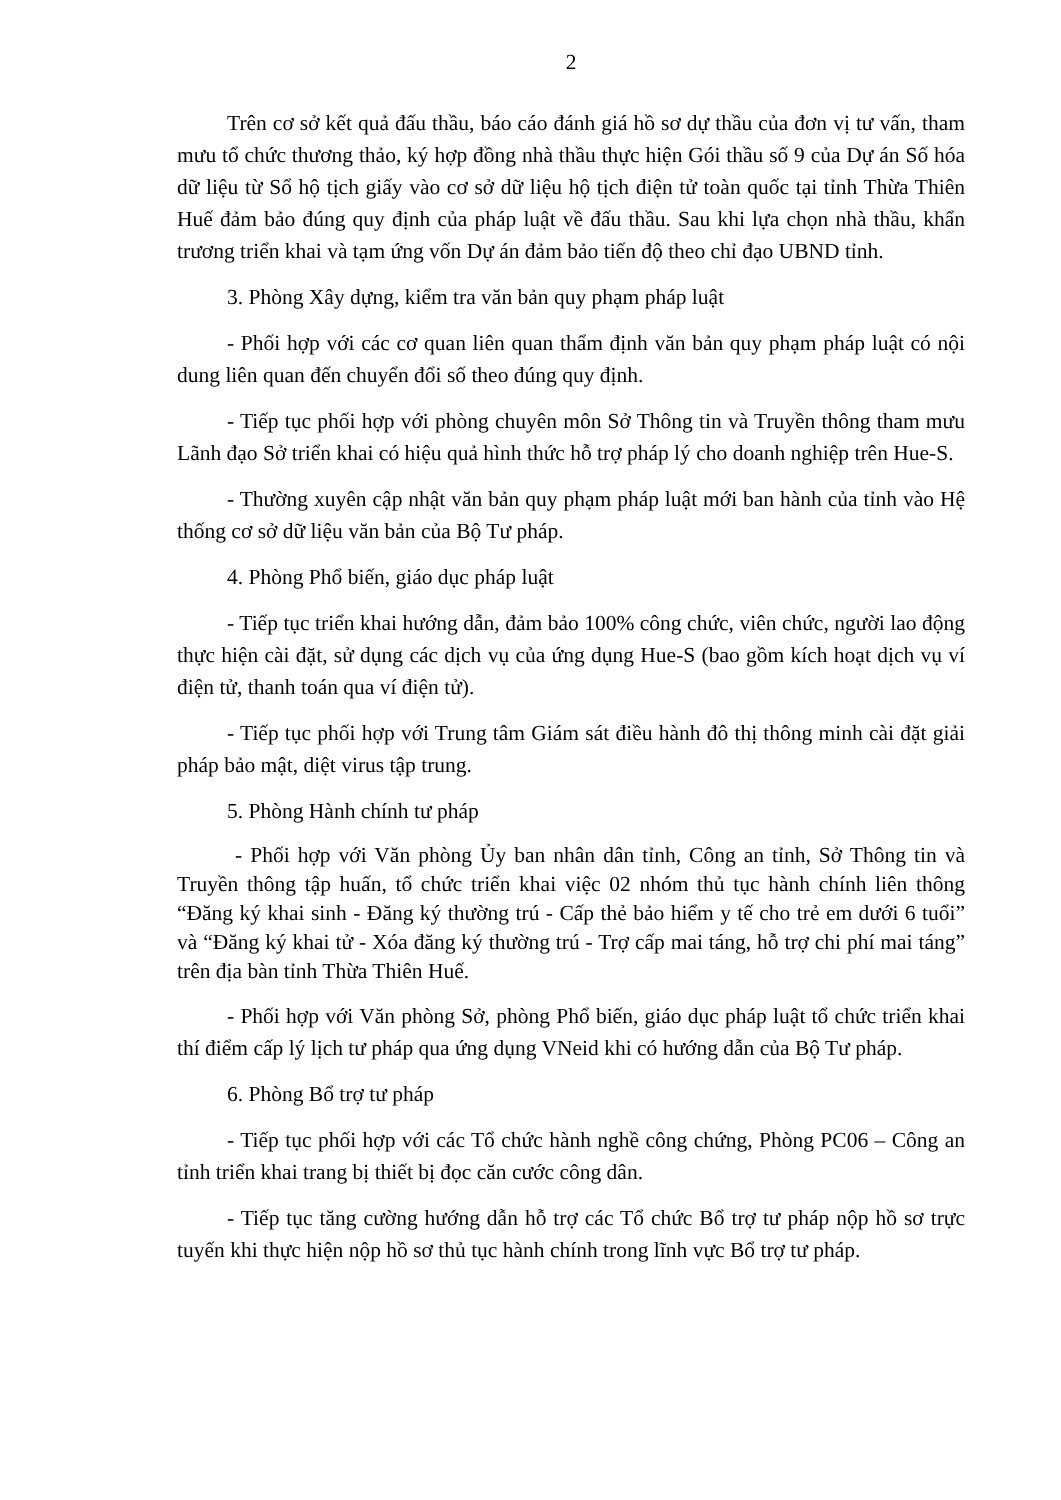2
Trên cơ sở kết quả đấu thầu, báo cáo đánh giá hồ sơ dự thầu của đơn vị tư vấn, tham mưu tổ chức thương thảo, ký hợp đồng nhà thầu thực hiện Gói thầu số 9 của Dự án Số hóa dữ liệu từ Sổ hộ tịch giấy vào cơ sở dữ liệu hộ tịch điện tử toàn quốc tại tỉnh Thừa Thiên Huế đảm bảo đúng quy định của pháp luật về đấu thầu. Sau khi lựa chọn nhà thầu, khẩn trương triển khai và tạm ứng vốn Dự án đảm bảo tiến độ theo chỉ đạo UBND tỉnh.
3. Phòng Xây dựng, kiểm tra văn bản quy phạm pháp luật
- Phối hợp với các cơ quan liên quan thẩm định văn bản quy phạm pháp luật có nội dung liên quan đến chuyển đổi số theo đúng quy định.
- Tiếp tục phối hợp với phòng chuyên môn Sở Thông tin và Truyền thông tham mưu Lãnh đạo Sở triển khai có hiệu quả hình thức hỗ trợ pháp lý cho doanh nghiệp trên Hue-S.
- Thường xuyên cập nhật văn bản quy phạm pháp luật mới ban hành của tỉnh vào Hệ thống cơ sở dữ liệu văn bản của Bộ Tư pháp.
4. Phòng Phổ biến, giáo dục pháp luật
- Tiếp tục triển khai hướng dẫn, đảm bảo 100% công chức, viên chức, người lao động thực hiện cài đặt, sử dụng các dịch vụ của ứng dụng Hue-S (bao gồm kích hoạt dịch vụ ví điện tử, thanh toán qua ví điện tử).
- Tiếp tục phối hợp với Trung tâm Giám sát điều hành đô thị thông minh cài đặt giải pháp bảo mật, diệt virus tập trung.
5. Phòng Hành chính tư pháp
- Phối hợp với Văn phòng Ủy ban nhân dân tỉnh, Công an tỉnh, Sở Thông tin và Truyền thông tập huấn, tổ chức triển khai việc 02 nhóm thủ tục hành chính liên thông “Đăng ký khai sinh - Đăng ký thường trú - Cấp thẻ bảo hiểm y tế cho trẻ em dưới 6 tuổi” và “Đăng ký khai tử - Xóa đăng ký thường trú - Trợ cấp mai táng, hỗ trợ chi phí mai táng” trên địa bàn tỉnh Thừa Thiên Huế.
- Phối hợp với Văn phòng Sở, phòng Phổ biến, giáo dục pháp luật tổ chức triển khai thí điểm cấp lý lịch tư pháp qua ứng dụng VNeid khi có hướng dẫn của Bộ Tư pháp.
6. Phòng Bổ trợ tư pháp
- Tiếp tục phối hợp với các Tổ chức hành nghề công chứng, Phòng PC06 – Công an tỉnh triển khai trang bị thiết bị đọc căn cước công dân.
- Tiếp tục tăng cường hướng dẫn hỗ trợ các Tổ chức Bổ trợ tư pháp nộp hồ sơ trực tuyến khi thực hiện nộp hồ sơ thủ tục hành chính trong lĩnh vực Bổ trợ tư pháp.